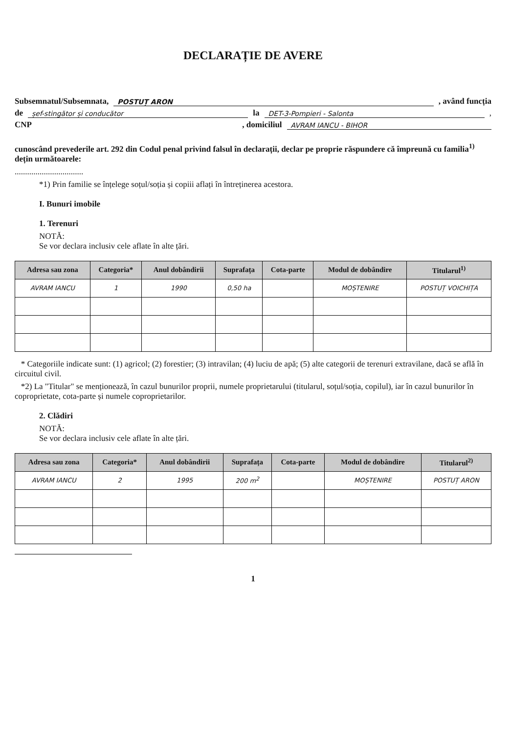DECLARAȚIE DE AVERE
Subsemnatul/Subsemnata, POSTUȚ ARON, având funcția
de șef-stingător și conducător la DET-3-Pompieri - Salonta,
CNP , domiciliul AVRAM IANCU - BIHOR
cunoscând prevederile art. 292 din Codul penal privind falsul în declarații, declar pe proprie răspundere că împreună cu familia<sup>1)</sup> dețin următoarele:
.................................
*1) Prin familie se înțelege soțul/soția și copiii aflați în întreținerea acestora.
I. Bunuri imobile
1. Terenuri
NOTĂ:
Se vor declara inclusiv cele aflate în alte țări.
| Adresa sau zona | Categoria* | Anul dobândirii | Suprafața | Cota-parte | Modul de dobândire | Titularul<sup>1)</sup> |
| --- | --- | --- | --- | --- | --- | --- |
| AVRAM IANCU | 1 | 1990 | 0,50 ha | | MOȘTENIRE | POSTUȚ VOICHIȚA |
* Categoriile indicate sunt: (1) agricol; (2) forestier; (3) intravilan; (4) luciu de apă; (5) alte categorii de terenuri extravilane, dacă se află în circuitul civil.
*2) La "Titular" se menționează, în cazul bunurilor proprii, numele proprietarului (titularul, soțul/soția, copilul), iar în cazul bunurilor în coproprietate, cota-parte și numele coproprietarilor.
2. Clădiri
NOTĂ:
Se vor declara inclusiv cele aflate în alte țări.
| Adresa sau zona | Categoria* | Anul dobândirii | Suprafața | Cota-parte | Modul de dobândire | Titularul<sup>2)</sup> |
| --- | --- | --- | --- | --- | --- | --- |
| AVRAM IANCU | 2 | 1995 | 200 m<sup>2</sup> | | MOȘTENIRE | POSTUȚ ARON |
1